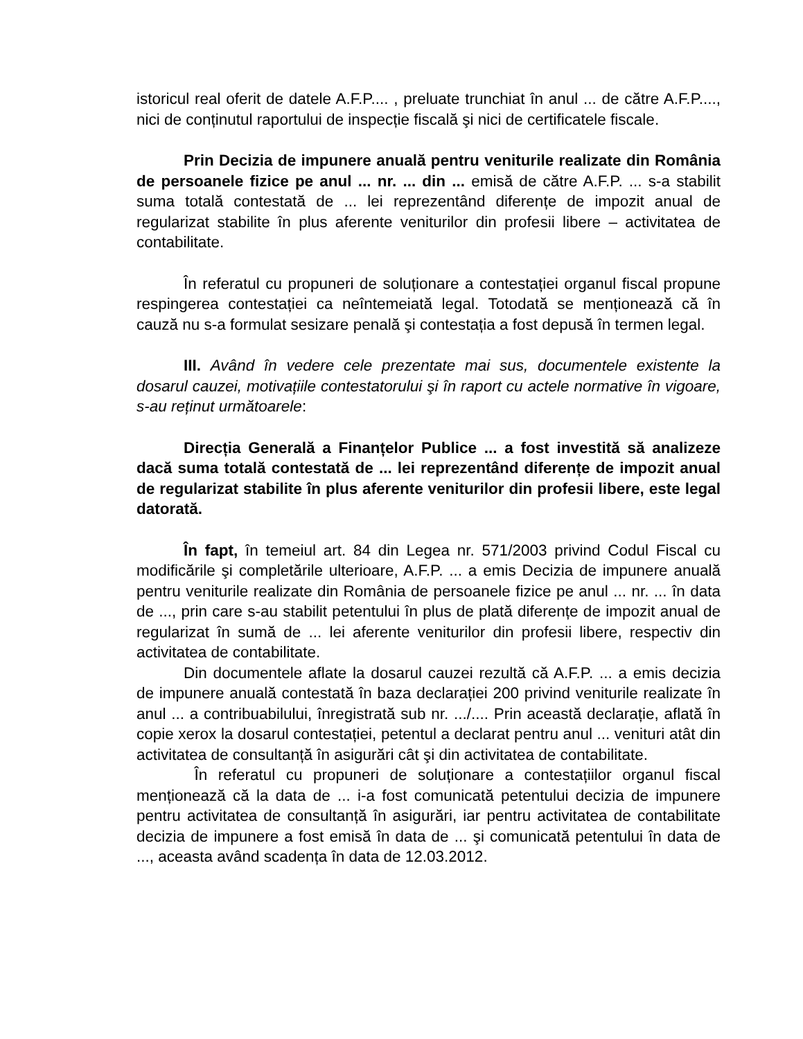istoricul real oferit de datele A.F.P.... , preluate trunchiat în anul ... de către A.F.P...., nici de conținutul raportului de inspecție fiscală şi nici de certificatele fiscale.
Prin Decizia de impunere anuală pentru veniturile realizate din România de persoanele fizice pe anul ... nr. ... din ... emisă de către A.F.P. ... s-a stabilit suma totală contestată de ... lei reprezentând diferențe de impozit anual de regularizat stabilite în plus aferente veniturilor din profesii libere – activitatea de contabilitate.
În referatul cu propuneri de soluționare a contestației organul fiscal propune respingerea contestației ca neîntemeiată legal. Totodată se menționează că în cauză nu s-a formulat sesizare penală şi contestația a fost depusă în termen legal.
III. Având în vedere cele prezentate mai sus, documentele existente la dosarul cauzei, motivațiile contestatorului şi în raport cu actele normative în vigoare, s-au reținut următoarele:
Direcția Generală a Finanțelor Publice ... a fost investită să analizeze dacă suma totală contestată de ... lei reprezentând diferențe de impozit anual de regularizat stabilite în plus aferente veniturilor din profesii libere, este legal datorată.
În fapt, în temeiul art. 84 din Legea nr. 571/2003 privind Codul Fiscal cu modificările şi completările ulterioare, A.F.P. ... a emis Decizia de impunere anuală pentru veniturile realizate din România de persoanele fizice pe anul ... nr. ... în data de ..., prin care s-au stabilit petentului în plus de plată diferențe de impozit anual de regularizat în sumă de ... lei aferente veniturilor din profesii libere, respectiv din activitatea de contabilitate.
Din documentele aflate la dosarul cauzei rezultă că A.F.P. ... a emis decizia de impunere anuală contestată în baza declarației 200 privind veniturile realizate în anul ... a contribuabilului, înregistrată sub nr. .../.... Prin această declarație, aflată în copie xerox la dosarul contestației, petentul a declarat pentru anul ... venituri atât din activitatea de consultanță în asigurări cât şi din activitatea de contabilitate.
În referatul cu propuneri de soluționare a contestațiilor organul fiscal menționează că la data de ... i-a fost comunicată petentului decizia de impunere pentru activitatea de consultanță în asigurări, iar pentru activitatea de contabilitate decizia de impunere a fost emisă în data de ... şi comunicată petentului în data de ..., aceasta având scadența în data de 12.03.2012.